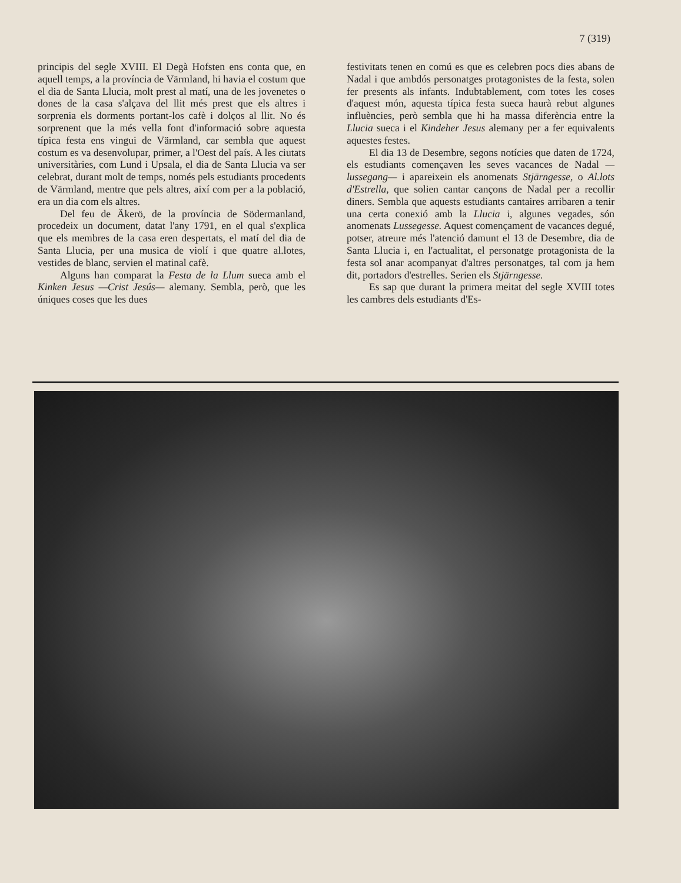7 (319)
principis del segle XVIII. El Degà Hofsten ens conta que, en aquell temps, a la província de Värmland, hi havia el costum que el dia de Santa Llucia, molt prest al matí, una de les jovenetes o dones de la casa s'alçava del llit més prest que els altres i sorprenia els dorments portant-los cafè i dolços al llit. No és sorprenent que la més vella font d'informació sobre aquesta típica festa ens vingui de Värmland, car sembla que aquest costum es va desenvolupar, primer, a l'Oest del país. A les ciutats universitàries, com Lund i Upsala, el dia de Santa Llucia va ser celebrat, durant molt de temps, només pels estudiants procedents de Värmland, mentre que pels altres, així com per a la població, era un dia com els altres.
Del feu de Äkerö, de la província de Södermanland, procedeix un document, datat l'any 1791, en el qual s'explica que els membres de la casa eren despertats, el matí del dia de Santa Llucia, per una musica de violí i que quatre al.lotes, vestides de blanc, servien el matinal cafè.
Alguns han comparat la Festa de la Llum sueca amb el Kinken Jesus —Crist Jesús— alemany. Sembla, però, que les úniques coses que les dues
festivitats tenen en comú es que es celebren pocs dies abans de Nadal i que ambdós personatges protagonistes de la festa, solen fer presents als infants. Indubtablement, com totes les coses d'aquest món, aquesta típica festa sueca haurà rebut algunes influències, però sembla que hi ha massa diferència entre la Llucia sueca i el Kindeher Jesus alemany per a fer equivalents aquestes festes.
El dia 13 de Desembre, segons notícies que daten de 1724, els estudiants començaven les seves vacances de Nadal —lussegang— i apareixein els anomenats Stjärngesse, o Al.lots d'Estrella, que solien cantar cançons de Nadal per a recollir diners. Sembla que aquests estudiants cantaires arribaren a tenir una certa conexió amb la Llucia i, algunes vegades, són anomenats Lussegesse. Aquest començament de vacances degué, potser, atreure més l'atenció damunt el 13 de Desembre, dia de Santa Llucia i, en l'actualitat, el personatge protagonista de la festa sol anar acompanyat d'altres personatges, tal com ja hem dit, portadors d'estrelles. Serien els Stjärngesse.
Es sap que durant la primera meitat del segle XVIII totes les cambres dels estudiants d'Es-